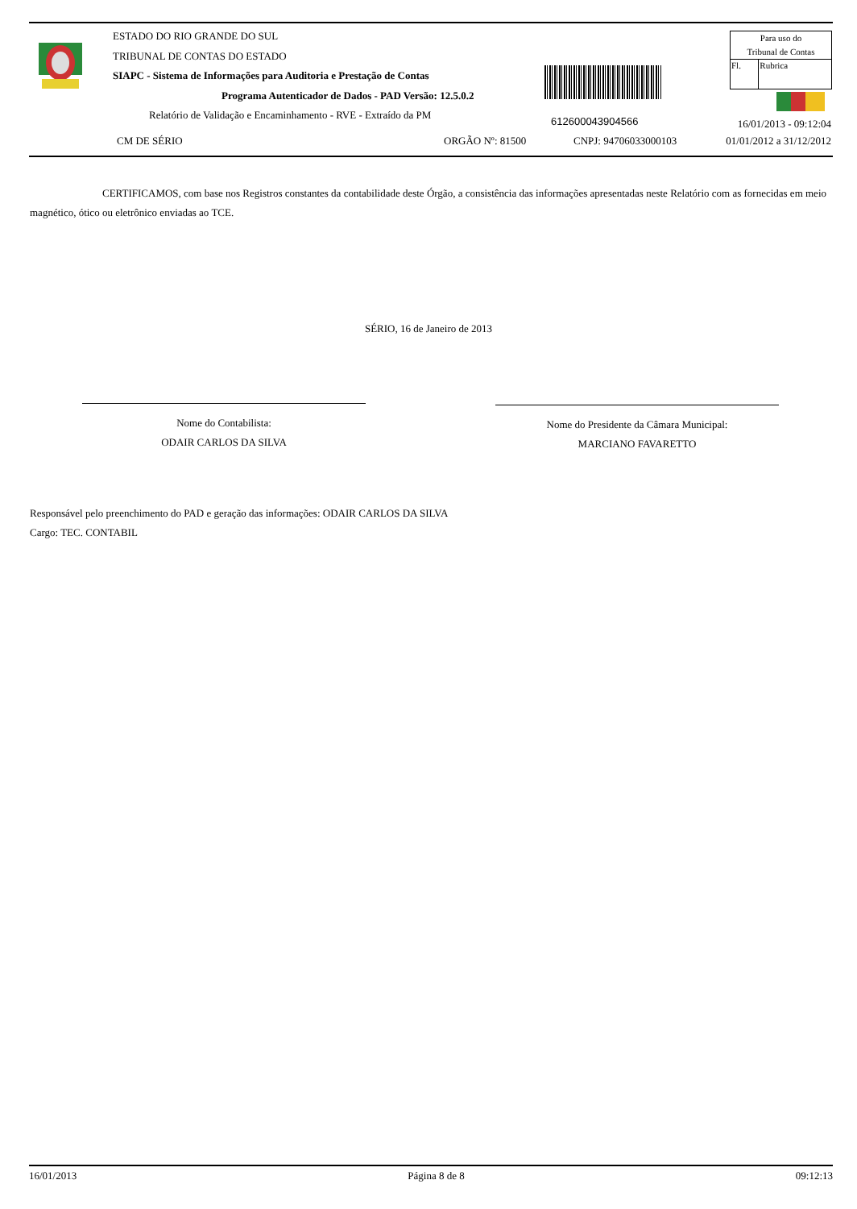ESTADO DO RIO GRANDE DO SUL
TRIBUNAL DE CONTAS DO ESTADO
SIAPC - Sistema de Informações para Auditoria e Prestação de Contas
Programa Autenticador de Dados - PAD Versão: 12.5.0.2
Relatório de Validação e Encaminhamento - RVE - Extraído da PM
612600043904566
Para uso do
Tribunal de Contas
| Fl. | Rubrica |
16/01/2013 - 09:12:04
CM DE SÉRIO ORGÃO Nº: 81500 CNPJ: 94706033000103 01/01/2012 a 31/12/2012
CERTIFICAMOS, com base nos Registros constantes da contabilidade deste Órgão, a consistência das informações apresentadas neste Relatório com as fornecidas em meio magnético, ótico ou eletrônico enviadas ao TCE.
SÉRIO, 16 de Janeiro de 2013
Nome do Contabilista:
ODAIR CARLOS DA SILVA
Nome do Presidente da Câmara Municipal:
MARCIANO FAVARETTO
Responsável pelo preenchimento do PAD e geração das informações: ODAIR CARLOS DA SILVA
Cargo: TEC. CONTABIL
16/01/2013 Página 8 de 8 09:12:13